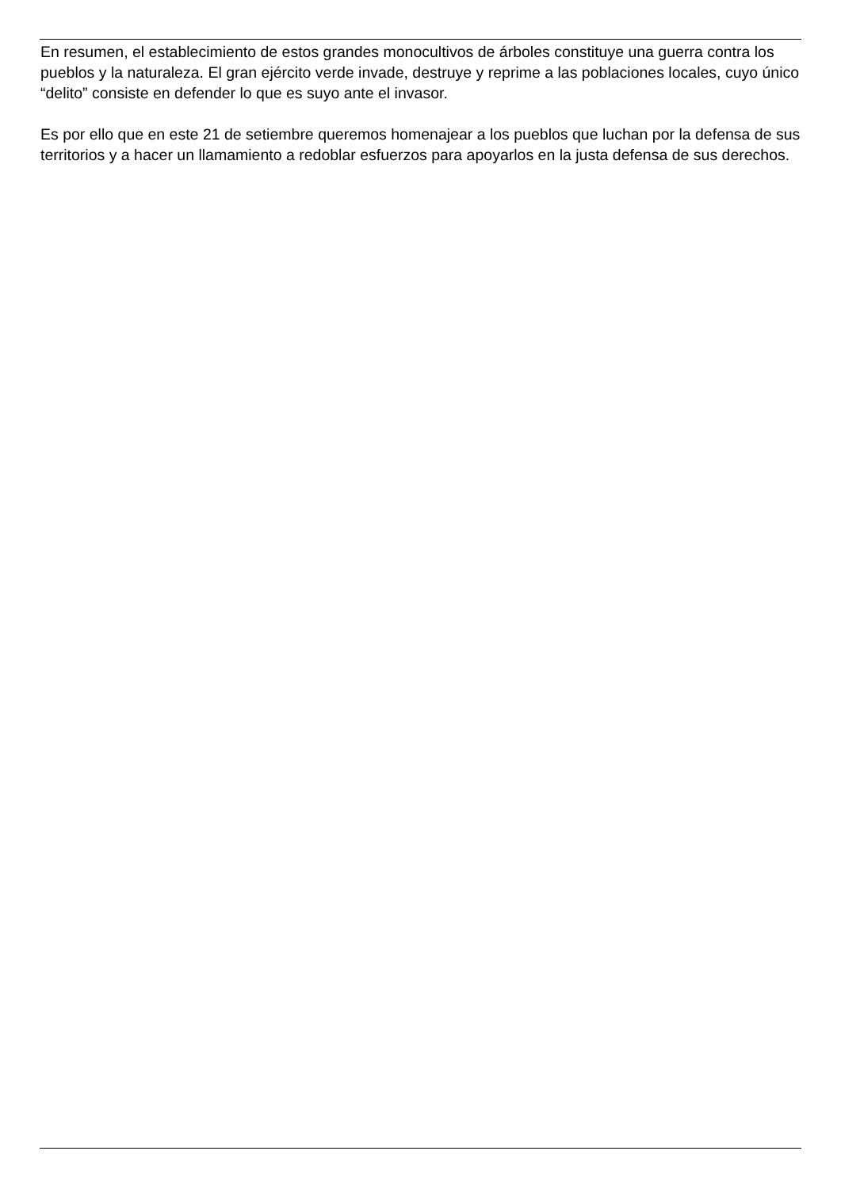En resumen, el establecimiento de estos grandes monocultivos de árboles constituye una guerra contra los pueblos y la naturaleza. El gran ejército verde invade, destruye y reprime a las poblaciones locales, cuyo único “delito” consiste en defender lo que es suyo ante el invasor.
Es por ello que en este 21 de setiembre queremos homenajear a los pueblos que luchan por la defensa de sus territorios y a hacer un llamamiento a redoblar esfuerzos para apoyarlos en la justa defensa de sus derechos.